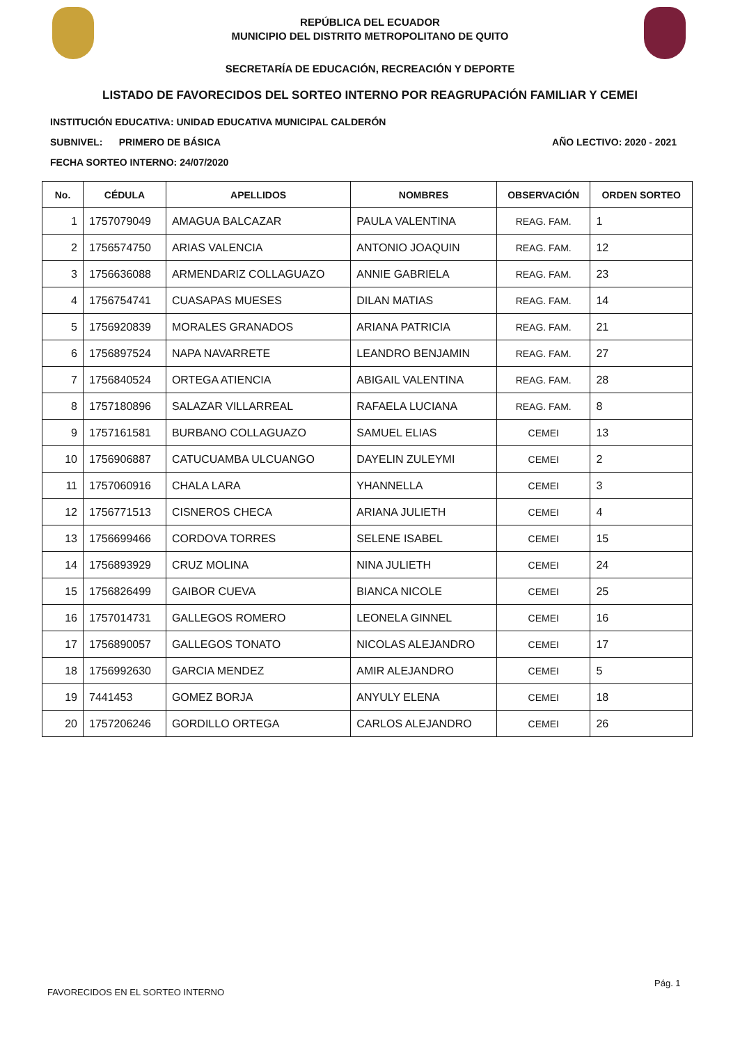REPÚBLICA DEL ECUADOR
MUNICIPIO DEL DISTRITO METROPOLITANO DE QUITO
SECRETARÍA DE EDUCACIÓN, RECREACIÓN Y DEPORTE
LISTADO DE FAVORECIDOS DEL SORTEO INTERNO POR REAGRUPACIÓN FAMILIAR Y CEMEI
INSTITUCIÓN EDUCATIVA: UNIDAD EDUCATIVA MUNICIPAL CALDERÓN
SUBNIVEL: PRIMERO DE BÁSICA AÑO LECTIVO: 2020 - 2021
FECHA SORTEO INTERNO: 24/07/2020
| No. | CÉDULA | APELLIDOS | NOMBRES | OBSERVACIÓN | ORDEN SORTEO |
| --- | --- | --- | --- | --- | --- |
| 1 | 1757079049 | AMAGUA BALCAZAR | PAULA VALENTINA | REAG. FAM. | 1 |
| 2 | 1756574750 | ARIAS VALENCIA | ANTONIO JOAQUIN | REAG. FAM. | 12 |
| 3 | 1756636088 | ARMENDARIZ COLLAGUAZO | ANNIE GABRIELA | REAG. FAM. | 23 |
| 4 | 1756754741 | CUASAPAS MUESES | DILAN MATIAS | REAG. FAM. | 14 |
| 5 | 1756920839 | MORALES GRANADOS | ARIANA PATRICIA | REAG. FAM. | 21 |
| 6 | 1756897524 | NAPA NAVARRETE | LEANDRO BENJAMIN | REAG. FAM. | 27 |
| 7 | 1756840524 | ORTEGA ATIENCIA | ABIGAIL VALENTINA | REAG. FAM. | 28 |
| 8 | 1757180896 | SALAZAR VILLARREAL | RAFAELA LUCIANA | REAG. FAM. | 8 |
| 9 | 1757161581 | BURBANO COLLAGUAZO | SAMUEL ELIAS | CEMEI | 13 |
| 10 | 1756906887 | CATUCUAMBA ULCUANGO | DAYELIN ZULEYMI | CEMEI | 2 |
| 11 | 1757060916 | CHALA LARA | YHANNELLA | CEMEI | 3 |
| 12 | 1756771513 | CISNEROS CHECA | ARIANA JULIETH | CEMEI | 4 |
| 13 | 1756699466 | CORDOVA TORRES | SELENE ISABEL | CEMEI | 15 |
| 14 | 1756893929 | CRUZ MOLINA | NINA JULIETH | CEMEI | 24 |
| 15 | 1756826499 | GAIBOR CUEVA | BIANCA NICOLE | CEMEI | 25 |
| 16 | 1757014731 | GALLEGOS ROMERO | LEONELA GINNEL | CEMEI | 16 |
| 17 | 1756890057 | GALLEGOS TONATO | NICOLAS ALEJANDRO | CEMEI | 17 |
| 18 | 1756992630 | GARCIA MENDEZ | AMIR ALEJANDRO | CEMEI | 5 |
| 19 | 7441453 | GOMEZ BORJA | ANYULY ELENA | CEMEI | 18 |
| 20 | 1757206246 | GORDILLO ORTEGA | CARLOS ALEJANDRO | CEMEI | 26 |
FAVORECIDOS EN EL SORTEO INTERNO
Pág. 1